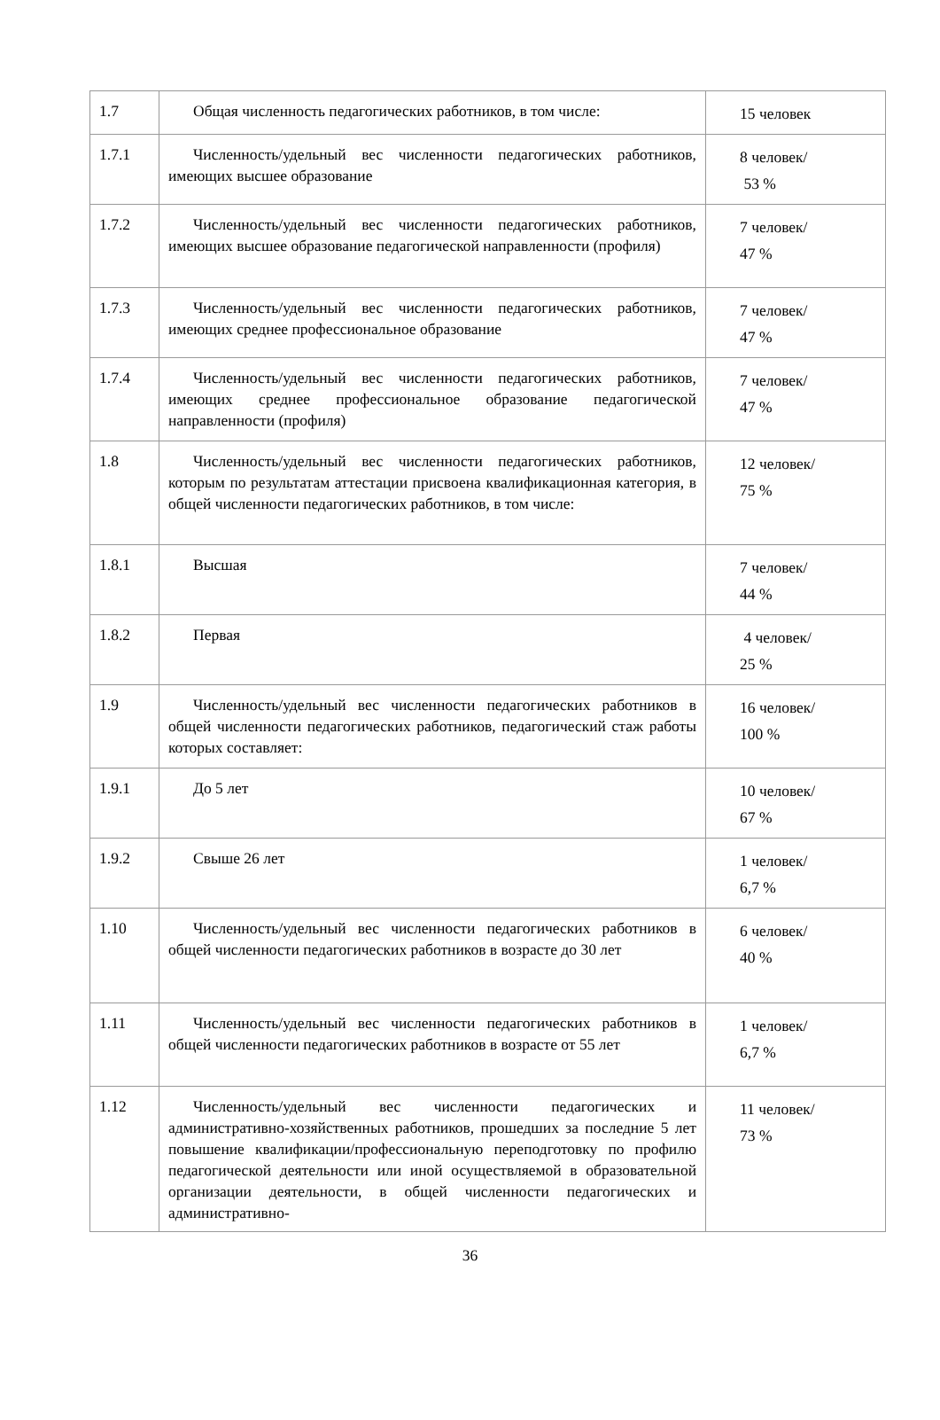| 1.7 | Общая численность педагогических работников, в том числе: | 15 человек |
| 1.7.1 | Численность/удельный вес численности педагогических работников, имеющих высшее образование | 8 человек/ 53 % |
| 1.7.2 | Численность/удельный вес численности педагогических работников, имеющих высшее образование педагогической направленности (профиля) | 7 человек/ 47 % |
| 1.7.3 | Численность/удельный вес численности педагогических работников, имеющих среднее профессиональное образование | 7 человек/ 47 % |
| 1.7.4 | Численность/удельный вес численности педагогических работников, имеющих среднее профессиональное образование педагогической направленности (профиля) | 7 человек/ 47 % |
| 1.8 | Численность/удельный вес численности педагогических работников, которым по результатам аттестации присвоена квалификационная категория, в общей численности педагогических работников, в том числе: | 12 человек/ 75 % |
| 1.8.1 | Высшая | 7 человек/ 44 % |
| 1.8.2 | Первая | 4 человек/ 25 % |
| 1.9 | Численность/удельный вес численности педагогических работников в общей численности педагогических работников, педагогический стаж работы которых составляет: | 16 человек/ 100 % |
| 1.9.1 | До 5 лет | 10 человек/ 67 % |
| 1.9.2 | Свыше 26 лет | 1 человек/ 6,7 % |
| 1.10 | Численность/удельный вес численности педагогических работников в общей численности педагогических работников в возрасте до 30 лет | 6 человек/ 40 % |
| 1.11 | Численность/удельный вес численности педагогических работников в общей численности педагогических работников в возрасте от 55 лет | 1 человек/ 6,7 % |
| 1.12 | Численность/удельный вес численности педагогических и административно-хозяйственных работников, прошедших за последние 5 лет повышение квалификации/профессиональную переподготовку по профилю педагогической деятельности или иной осуществляемой в образовательной организации деятельности, в общей численности педагогических и административно- | 11 человек/ 73 % |
36